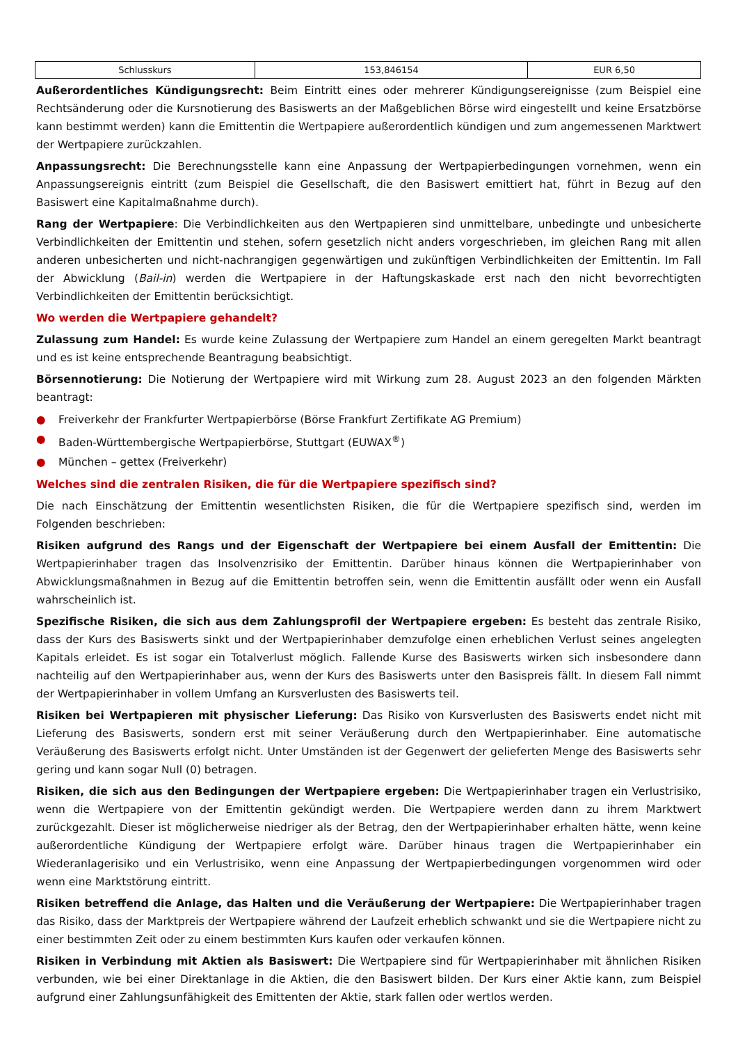| Schlusskurs | 153,846154 | EUR 6,50 |
Außerordentliches Kündigungsrecht: Beim Eintritt eines oder mehrerer Kündigungsereignisse (zum Beispiel eine Rechtsänderung oder die Kursnotierung des Basiswerts an der Maßgeblichen Börse wird eingestellt und keine Ersatzbörse kann bestimmt werden) kann die Emittentin die Wertpapiere außerordentlich kündigen und zum angemessenen Marktwert der Wertpapiere zurückzahlen.
Anpassungsrecht: Die Berechnungsstelle kann eine Anpassung der Wertpapierbedingungen vornehmen, wenn ein Anpassungsereignis eintritt (zum Beispiel die Gesellschaft, die den Basiswert emittiert hat, führt in Bezug auf den Basiswert eine Kapitalmaßnahme durch).
Rang der Wertpapiere: Die Verbindlichkeiten aus den Wertpapieren sind unmittelbare, unbedingte und unbesicherte Verbindlichkeiten der Emittentin und stehen, sofern gesetzlich nicht anders vorgeschrieben, im gleichen Rang mit allen anderen unbesicherten und nicht-nachrangigen gegenwärtigen und zukünftigen Verbindlichkeiten der Emittentin. Im Fall der Abwicklung (Bail-in) werden die Wertpapiere in der Haftungskaskade erst nach den nicht bevorrechtigten Verbindlichkeiten der Emittentin berücksichtigt.
Wo werden die Wertpapiere gehandelt?
Zulassung zum Handel: Es wurde keine Zulassung der Wertpapiere zum Handel an einem geregelten Markt beantragt und es ist keine entsprechende Beantragung beabsichtigt.
Börsennotierung: Die Notierung der Wertpapiere wird mit Wirkung zum 28. August 2023 an den folgenden Märkten beantragt:
● Freiverkehr der Frankfurter Wertpapierbörse (Börse Frankfurt Zertifikate AG Premium)
● Baden-Württembergische Wertpapierbörse, Stuttgart (EUWAX<sup>®</sup>)
● München – gettex (Freiverkehr)
Welches sind die zentralen Risiken, die für die Wertpapiere spezifisch sind?
Die nach Einschätzung der Emittentin wesentlichsten Risiken, die für die Wertpapiere spezifisch sind, werden im Folgenden beschrieben:
Risiken aufgrund des Rangs und der Eigenschaft der Wertpapiere bei einem Ausfall der Emittentin: Die Wertpapierinhaber tragen das Insolvenzrisiko der Emittentin. Darüber hinaus können die Wertpapierinhaber von Abwicklungsmaßnahmen in Bezug auf die Emittentin betroffen sein, wenn die Emittentin ausfällt oder wenn ein Ausfall wahrscheinlich ist.
Spezifische Risiken, die sich aus dem Zahlungsprofil der Wertpapiere ergeben: Es besteht das zentrale Risiko, dass der Kurs des Basiswerts sinkt und der Wertpapierinhaber demzufolge einen erheblichen Verlust seines angelegten Kapitals erleidet. Es ist sogar ein Totalverlust möglich. Fallende Kurse des Basiswerts wirken sich insbesondere dann nachteilig auf den Wertpapierinhaber aus, wenn der Kurs des Basiswerts unter den Basispreis fällt. In diesem Fall nimmt der Wertpapierinhaber in vollem Umfang an Kursverlusten des Basiswerts teil.
Risiken bei Wertpapieren mit physischer Lieferung: Das Risiko von Kursverlusten des Basiswerts endet nicht mit Lieferung des Basiswerts, sondern erst mit seiner Veräußerung durch den Wertpapierinhaber. Eine automatische Veräußerung des Basiswerts erfolgt nicht. Unter Umständen ist der Gegenwert der gelieferten Menge des Basiswerts sehr gering und kann sogar Null (0) betragen.
Risiken, die sich aus den Bedingungen der Wertpapiere ergeben: Die Wertpapierinhaber tragen ein Verlustrisiko, wenn die Wertpapiere von der Emittentin gekündigt werden. Die Wertpapiere werden dann zu ihrem Marktwert zurückgezahlt. Dieser ist möglicherweise niedriger als der Betrag, den der Wertpapierinhaber erhalten hätte, wenn keine außerordentliche Kündigung der Wertpapiere erfolgt wäre. Darüber hinaus tragen die Wertpapierinhaber ein Wiederanlagerisiko und ein Verlustrisiko, wenn eine Anpassung der Wertpapierbedingungen vorgenommen wird oder wenn eine Marktstörung eintritt.
Risiken betreffend die Anlage, das Halten und die Veräußerung der Wertpapiere: Die Wertpapierinhaber tragen das Risiko, dass der Marktpreis der Wertpapiere während der Laufzeit erheblich schwankt und sie die Wertpapiere nicht zu einer bestimmten Zeit oder zu einem bestimmten Kurs kaufen oder verkaufen können.
Risiken in Verbindung mit Aktien als Basiswert: Die Wertpapiere sind für Wertpapierinhaber mit ähnlichen Risiken verbunden, wie bei einer Direktanlage in die Aktien, die den Basiswert bilden. Der Kurs einer Aktie kann, zum Beispiel aufgrund einer Zahlungsunfähigkeit des Emittenten der Aktie, stark fallen oder wertlos werden.